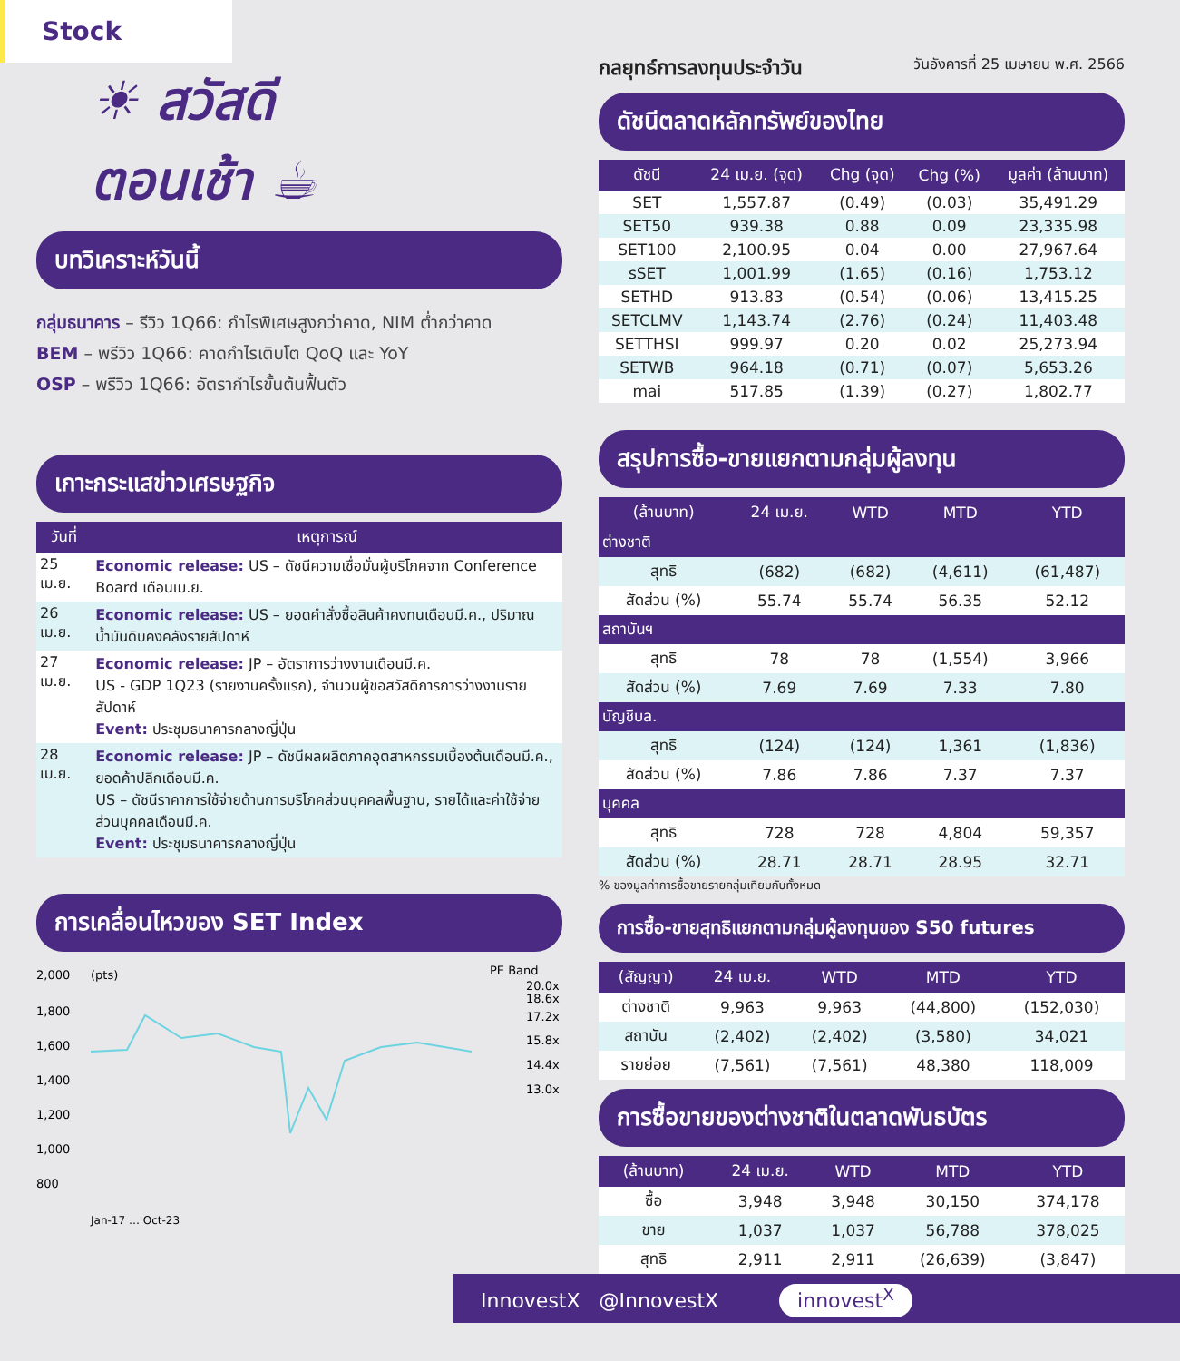Stock
☀ สวัสดี
ตอนเช้า ☕
บทวิเคราะห์วันนี้
กลุ่มธนาคาร – รีวิว 1Q66: กำไรพิเศษสูงกว่าคาด, NIM ต่ำกว่าคาด
BEM – พรีวิว 1Q66: คาดกำไรเติบโต QoQ และ YoY
OSP – พรีวิว 1Q66: อัตรากำไรขั้นต้นฟื้นตัว
เกาะกระแสข่าวเศรษฐกิจ
| วันที่ | เหตุการณ์ |
| --- | --- |
| 25 เม.ย. | Economic release: US – ดัชนีความเชื่อมั่นผู้บริโภคจาก Conference Board เดือนเม.ย. |
| 26 เม.ย. | Economic release: US – ยอดคำสั่งซื้อสินค้าคงทนเดือนมี.ค., ปริมาณน้ำมันดิบคงคลังรายสัปดาห์ |
| 27 เม.ย. | Economic release: JP – อัตราการว่างงานเดือนมี.ค. US - GDP 1Q23 (รายงานครั้งแรก), จำนวนผู้ขอสวัสดิการการว่างงานรายสัปดาห์ Event: ประชุมธนาคารกลางญี่ปุ่น |
| 28 เม.ย. | Economic release: JP – ดัชนีผลผลิตภาคอุตสาหกรรมเบื้องต้นเดือนมี.ค., ยอดค้าปลีกเดือนมี.ค. US – ดัชนีราคาการใช้จ่ายด้านการบริโภคส่วนบุคคลพื้นฐาน, รายได้และค่าใช้จ่ายส่วนบุคคลเดือนมี.ค. Event: ประชุมธนาคารกลางญี่ปุ่น |
การเคลื่อนไหวของ SET Index
(pts)
PE Band
2,000
1,800
1,600
1,400
1,200
1,000
800
20.0x
18.6x
17.2x
15.8x
14.4x
13.0x
Jan-17 … Oct-23
กลยุทธ์การลงทุนประจำวัน วันอังคารที่ 25 เมษายน พ.ศ. 2566
ดัชนีตลาดหลักทรัพย์ของไทย
| ดัชนี | 24 เม.ย. (จุด) | Chg (จุด) | Chg (%) | มูลค่า (ล้านบาท) |
| --- | --- | --- | --- | --- |
| SET | 1,557.87 | (0.49) | (0.03) | 35,491.29 |
| SET50 | 939.38 | 0.88 | 0.09 | 23,335.98 |
| SET100 | 2,100.95 | 0.04 | 0.00 | 27,967.64 |
| sSET | 1,001.99 | (1.65) | (0.16) | 1,753.12 |
| SETHD | 913.83 | (0.54) | (0.06) | 13,415.25 |
| SETCLMV | 1,143.74 | (2.76) | (0.24) | 11,403.48 |
| SETTHSI | 999.97 | 0.20 | 0.02 | 25,273.94 |
| SETWB | 964.18 | (0.71) | (0.07) | 5,653.26 |
| mai | 517.85 | (1.39) | (0.27) | 1,802.77 |
สรุปการซื้อ-ขายแยกตามกลุ่มผู้ลงทุน
| (ล้านบาท) | 24 เม.ย. | WTD | MTD | YTD |
| --- | --- | --- | --- | --- |
| ต่างชาติ | | | | |
| สุทธิ | (682) | (682) | (4,611) | (61,487) |
| สัดส่วน (%) | 55.74 | 55.74 | 56.35 | 52.12 |
| สถาบันฯ | | | | |
| สุทธิ | 78 | 78 | (1,554) | 3,966 |
| สัดส่วน (%) | 7.69 | 7.69 | 7.33 | 7.80 |
| บัญชีบล. | | | | |
| สุทธิ | (124) | (124) | 1,361 | (1,836) |
| สัดส่วน (%) | 7.86 | 7.86 | 7.37 | 7.37 |
| บุคคล | | | | |
| สุทธิ | 728 | 728 | 4,804 | 59,357 |
| สัดส่วน (%) | 28.71 | 28.71 | 28.95 | 32.71 |
% ของมูลค่าการซื้อขายรายกลุ่มเทียบกับทั้งหมด
การซื้อ-ขายสุทธิแยกตามกลุ่มผู้ลงทุนของ S50 futures
| (สัญญา) | 24 เม.ย. | WTD | MTD | YTD |
| --- | --- | --- | --- | --- |
| ต่างชาติ | 9,963 | 9,963 | (44,800) | (152,030) |
| สถาบัน | (2,402) | (2,402) | (3,580) | 34,021 |
| รายย่อย | (7,561) | (7,561) | 48,380 | 118,009 |
การซื้อขายของต่างชาติในตลาดพันธบัตร
| (ล้านบาท) | 24 เม.ย. | WTD | MTD | YTD |
| --- | --- | --- | --- | --- |
| ซื้อ | 3,948 | 3,948 | 30,150 | 374,178 |
| ขาย | 1,037 | 1,037 | 56,788 | 378,025 |
| สุทธิ | 2,911 | 2,911 | (26,639) | (3,847) |
InnovestX @InnovestX innovest<sup>X</sup>